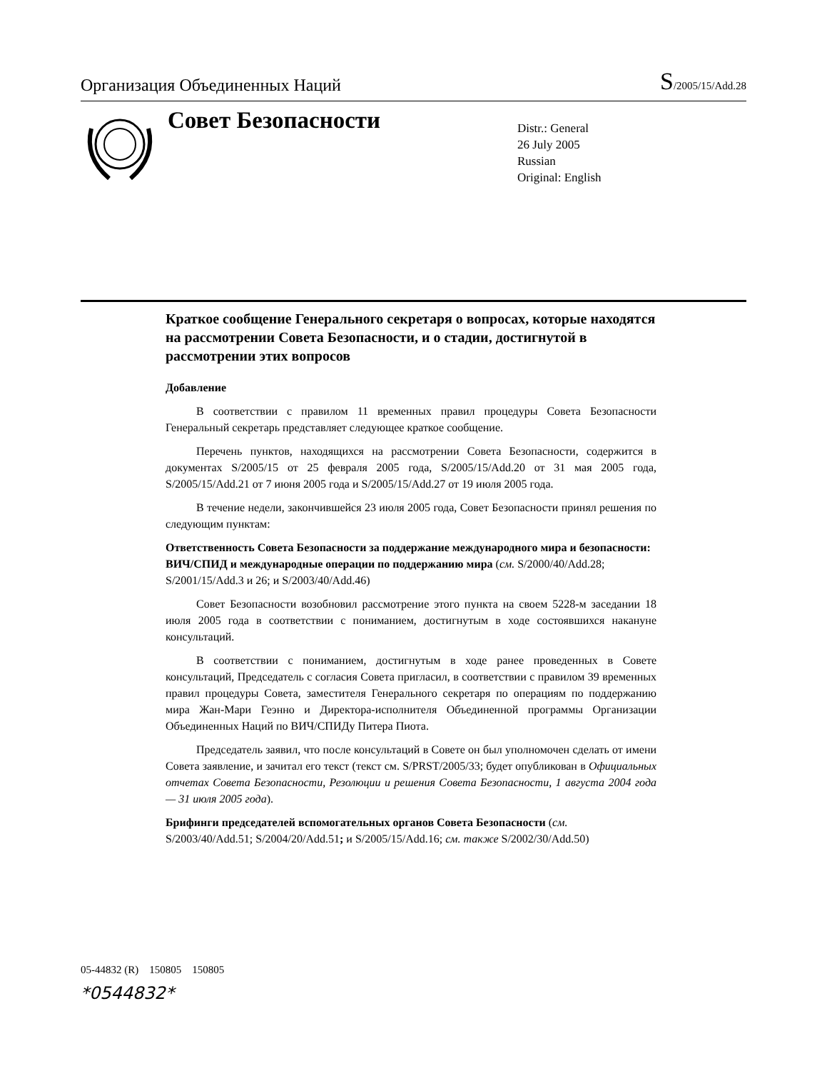Организация Объединенных Наций
S/2005/15/Add.28
Совет Безопасности
Distr.: General
26 July 2005
Russian
Original: English
Краткое сообщение Генерального секретаря о вопросах, которые находятся на рассмотрении Совета Безопасности, и о стадии, достигнутой в рассмотрении этих вопросов
Добавление
В соответствии с правилом 11 временных правил процедуры Совета Безопасности Генеральный секретарь представляет следующее краткое сообщение.
Перечень пунктов, находящихся на рассмотрении Совета Безопасности, содержится в документах S/2005/15 от 25 февраля 2005 года, S/2005/15/Add.20 от 31 мая 2005 года, S/2005/15/Add.21 от 7 июня 2005 года и S/2005/15/Add.27 от 19 июля 2005 года.
В течение недели, закончившейся 23 июля 2005 года, Совет Безопасности принял решения по следующим пунктам:
Ответственность Совета Безопасности за поддержание международного мира и безопасности: ВИЧ/СПИД и международные операции по поддержанию мира (см. S/2000/40/Add.28; S/2001/15/Add.3 и 26; и S/2003/40/Add.46)
Совет Безопасности возобновил рассмотрение этого пункта на своем 5228-м заседании 18 июля 2005 года в соответствии с пониманием, достигнутым в ходе состоявшихся накануне консультаций.
В соответствии с пониманием, достигнутым в ходе ранее проведенных в Совете консультаций, Председатель с согласия Совета пригласил, в соответствии с правилом 39 временных правил процедуры Совета, заместителя Генерального секретаря по операциям по поддержанию мира Жан-Мари Геэнно и Директора-исполнителя Объединенной программы Организации Объединенных Наций по ВИЧ/СПИДу Питера Пиота.
Председатель заявил, что после консультаций в Совете он был уполномочен сделать от имени Совета заявление, и зачитал его текст (текст см. S/PRST/2005/33; будет опубликован в Официальных отчетах Совета Безопасности, Резолюции и решения Совета Безопасности, 1 августа 2004 года — 31 июля 2005 года).
Брифинги председателей вспомогательных органов Совета Безопасности (см. S/2003/40/Add.51; S/2004/20/Add.51; и S/2005/15/Add.16; см. также S/2002/30/Add.50)
05-44832 (R) 150805 150805
*0544832*